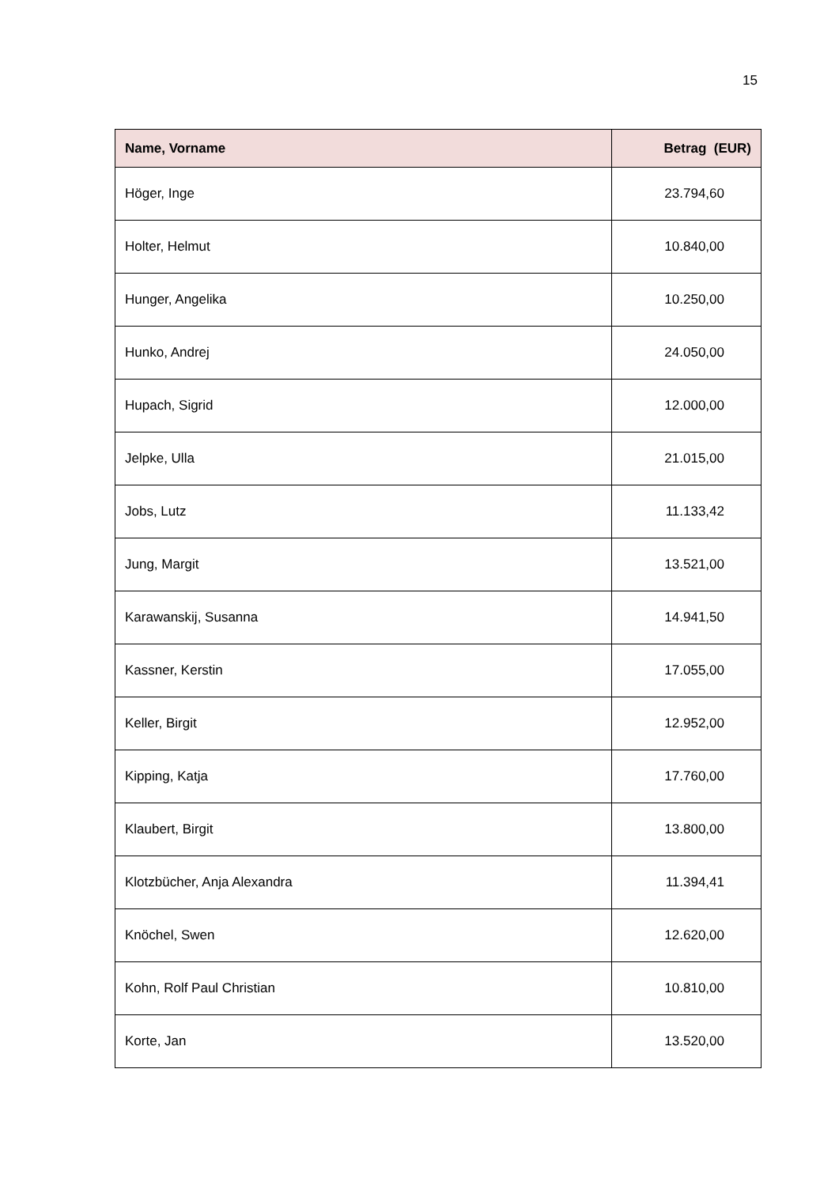15
| Name, Vorname | Betrag (EUR) |
| --- | --- |
| Höger, Inge | 23.794,60 |
| Holter, Helmut | 10.840,00 |
| Hunger, Angelika | 10.250,00 |
| Hunko, Andrej | 24.050,00 |
| Hupach, Sigrid | 12.000,00 |
| Jelpke, Ulla | 21.015,00 |
| Jobs, Lutz | 11.133,42 |
| Jung, Margit | 13.521,00 |
| Karawanskij, Susanna | 14.941,50 |
| Kassner, Kerstin | 17.055,00 |
| Keller, Birgit | 12.952,00 |
| Kipping, Katja | 17.760,00 |
| Klaubert, Birgit | 13.800,00 |
| Klotzbücher, Anja Alexandra | 11.394,41 |
| Knöchel, Swen | 12.620,00 |
| Kohn, Rolf Paul Christian | 10.810,00 |
| Korte, Jan | 13.520,00 |